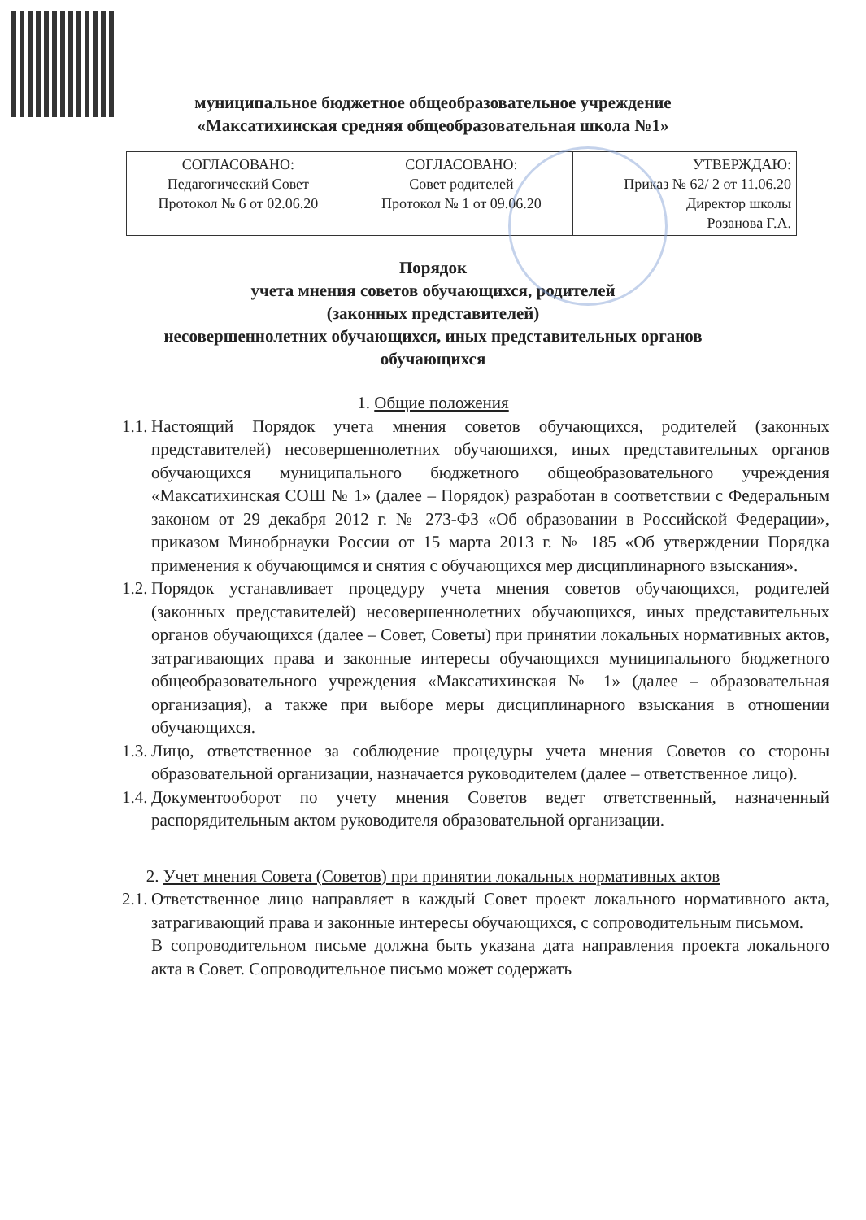муниципальное бюджетное общеобразовательное учреждение
«Максатихинская средняя общеобразовательная школа №1»
| СОГЛАСОВАНО: Педагогический Совет Протокол № 6 от 02.06.20 | СОГЛАСОВАНО: Совет родителей Протокол № 1 от 09.06.20 | УТВЕРЖДАЮ: Приказ № 62/ 2 от 11.06.20 Директор школы Розанова Г.А. |
Порядок
учета мнения советов обучающихся, родителей
(законных представителей)
несовершеннолетних обучающихся, иных представительных органов
обучающихся
1. Общие положения
1.1.
Настоящий Порядок учета мнения советов обучающихся, родителей (законных представителей) несовершеннолетних обучающихся, иных представительных органов обучающихся муниципального бюджетного общеобразовательного учреждения «Максатихинская СОШ № 1» (далее – Порядок) разработан в соответствии с Федеральным законом от 29 декабря 2012 г. № 273-ФЗ «Об образовании в Российской Федерации», приказом Минобрнауки России от 15 марта 2013 г. № 185 «Об утверждении Порядка применения к обучающимся и снятия с обучающихся мер дисциплинарного взыскания».
1.2.
Порядок устанавливает процедуру учета мнения советов обучающихся, родителей (законных представителей) несовершеннолетних обучающихся, иных представительных органов обучающихся (далее – Совет, Советы) при принятии локальных нормативных актов, затрагивающих права и законные интересы обучающихся муниципального бюджетного общеобразовательного учреждения «Максатихинская № 1» (далее – образовательная организация), а также при выборе меры дисциплинарного взыскания в отношении обучающихся.
1.3.
Лицо, ответственное за соблюдение процедуры учета мнения Советов со стороны образовательной организации, назначается руководителем (далее – ответственное лицо).
1.4.
Документооборот по учету мнения Советов ведет ответственный, назначенный распорядительным актом руководителя образовательной организации.
2. Учет мнения Совета (Советов) при принятии локальных нормативных актов
2.1.
Ответственное лицо направляет в каждый Совет проект локального нормативного акта, затрагивающий права и законные интересы обучающихся, с сопроводительным письмом.
В сопроводительном письме должна быть указана дата направления проекта локального акта в Совет. Сопроводительное письмо может содержать